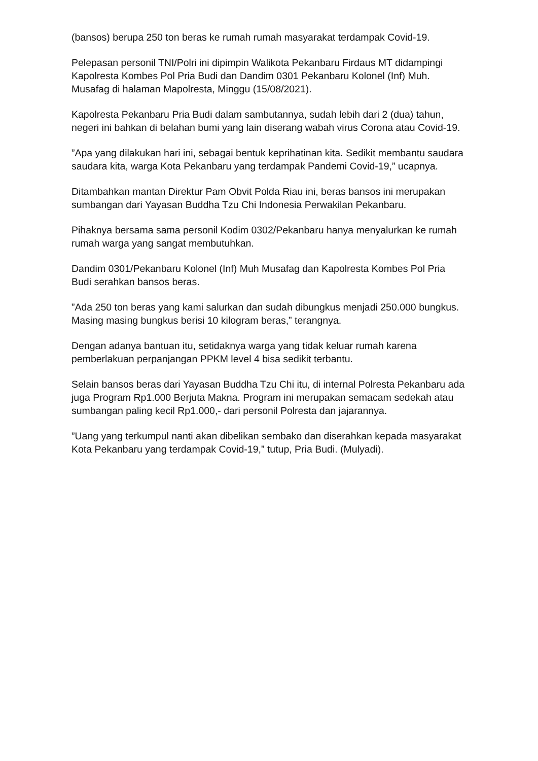(bansos) berupa 250 ton beras ke rumah rumah masyarakat terdampak Covid-19.
Pelepasan personil TNI/Polri ini dipimpin Walikota Pekanbaru Firdaus MT didampingi Kapolresta Kombes Pol Pria Budi dan Dandim 0301 Pekanbaru Kolonel (Inf) Muh. Musafag di halaman Mapolresta, Minggu (15/08/2021).
Kapolresta Pekanbaru Pria Budi dalam sambutannya, sudah lebih dari 2 (dua) tahun, negeri ini bahkan di belahan bumi yang lain diserang wabah virus Corona atau Covid-19.
”Apa yang dilakukan hari ini, sebagai bentuk keprihatinan kita. Sedikit membantu saudara saudara kita, warga Kota Pekanbaru yang terdampak Pandemi Covid-19,” ucapnya.
Ditambahkan mantan Direktur Pam Obvit Polda Riau ini, beras bansos ini merupakan sumbangan dari Yayasan Buddha Tzu Chi Indonesia Perwakilan Pekanbaru.
Pihaknya bersama sama personil Kodim 0302/Pekanbaru hanya menyalurkan ke rumah rumah warga yang sangat membutuhkan.
Dandim 0301/Pekanbaru Kolonel (Inf) Muh Musafag dan Kapolresta Kombes Pol Pria Budi serahkan bansos beras.
”Ada 250 ton beras yang kami salurkan dan sudah dibungkus menjadi 250.000 bungkus. Masing masing bungkus berisi 10 kilogram beras,” terangnya.
Dengan adanya bantuan itu, setidaknya warga yang tidak keluar rumah karena pemberlakuan perpanjangan PPKM level 4 bisa sedikit terbantu.
Selain bansos beras dari Yayasan Buddha Tzu Chi itu, di internal Polresta Pekanbaru ada juga Program Rp1.000 Berjuta Makna. Program ini merupakan semacam sedekah atau sumbangan paling kecil Rp1.000,- dari personil Polresta dan jajarannya.
”Uang yang terkumpul nanti akan dibelikan sembako dan diserahkan kepada masyarakat Kota Pekanbaru yang terdampak Covid-19,” tutup, Pria Budi. (Mulyadi).